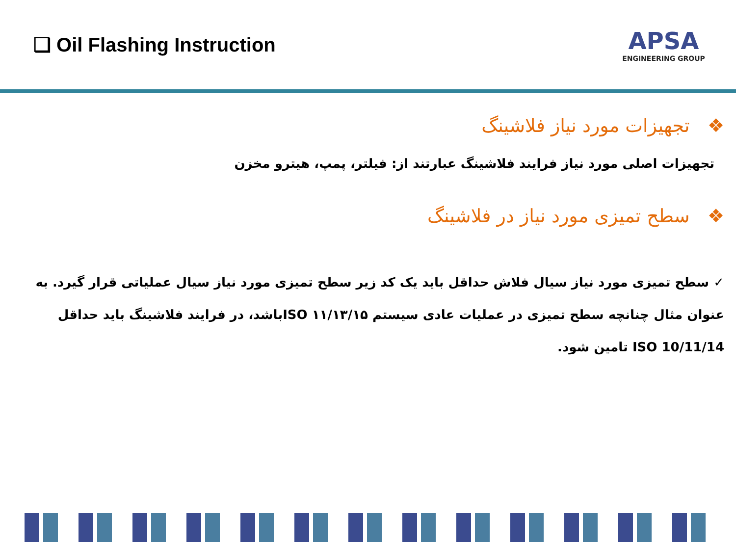❑ Oil Flashing Instruction
APSA
ENGINEERING GROUP
❖ تجهیزات مورد نیاز فلاشینگ
تجهیزات اصلی مورد نیاز فرایند فلاشینگ عبارتند از: فیلتر، پمپ، هیترو مخزن
❖ سطح تمیزی مورد نیاز در فلاشینگ
✓ سطح تمیزی مورد نیاز سیال فلاش حداقل باید یک کد زیر سطح تمیزی مورد نیاز سیال عملیاتی قرار گیرد. به عنوان مثال چنانچه سطح تمیزی در عملیات عادی سیستم ۱۱/۱۳/۱۵ ISOباشد، در فرایند فلاشینگ باید حداقل ISO 10/11/14 تامین شود.